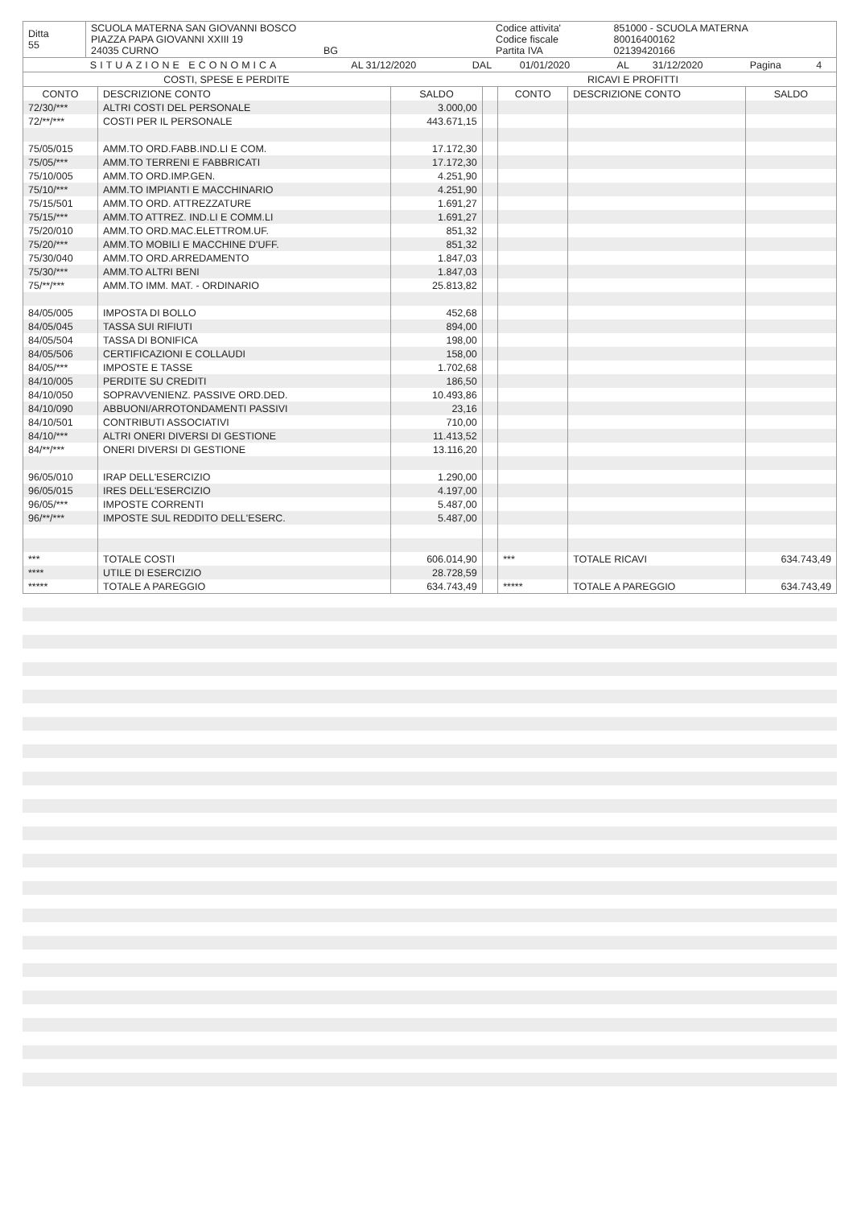| Ditta 55 | SCUOLA MATERNA SAN GIOVANNI BOSCO PIAZZA PAPA GIOVANNI XXIII 19 24035 CURNO BG | Codice attivita' Codice fiscale Partita IVA | 851000 - SCUOLA MATERNA 80016400162 02139420166 |
| SITUAZIONE ECONOMICA | AL 31/12/2020 | DAL | 01/01/2020 | AL | 31/12/2020 | Pagina | 4 |
| COSTI, SPESE E PERDITE | RICAVI E PROFITTI |
| CONTO | DESCRIZIONE CONTO | SALDO | | CONTO | DESCRIZIONE CONTO | SALDO |
| --- | --- | --- | --- | --- | --- | --- |
| 72/30/*** | ALTRI COSTI DEL PERSONALE | 3.000,00 | | | | |
| 72/**/*** | COSTI PER IL PERSONALE | 443.671,15 | | | | |
| 75/05/015 | AMM.TO ORD.FABB.IND.LI E COM. | 17.172,30 | | | | |
| 75/05/*** | AMM.TO TERRENI E FABBRICATI | 17.172,30 | | | | |
| 75/10/005 | AMM.TO ORD.IMP.GEN. | 4.251,90 | | | | |
| 75/10/*** | AMM.TO IMPIANTI E MACCHINARIO | 4.251,90 | | | | |
| 75/15/501 | AMM.TO ORD. ATTREZZATURE | 1.691,27 | | | | |
| 75/15/*** | AMM.TO ATTREZ. IND.LI E COMM.LI | 1.691,27 | | | | |
| 75/20/010 | AMM.TO ORD.MAC.ELETTROM.UF. | 851,32 | | | | |
| 75/20/*** | AMM.TO MOBILI E MACCHINE D'UFF. | 851,32 | | | | |
| 75/30/040 | AMM.TO ORD.ARREDAMENTO | 1.847,03 | | | | |
| 75/30/*** | AMM.TO ALTRI BENI | 1.847,03 | | | | |
| 75/**/*** | AMM.TO IMM. MAT. - ORDINARIO | 25.813,82 | | | | |
| 84/05/005 | IMPOSTA DI BOLLO | 452,68 | | | | |
| 84/05/045 | TASSA SUI RIFIUTI | 894,00 | | | | |
| 84/05/504 | TASSA DI BONIFICA | 198,00 | | | | |
| 84/05/506 | CERTIFICAZIONI E COLLAUDI | 158,00 | | | | |
| 84/05/*** | IMPOSTE E TASSE | 1.702,68 | | | | |
| 84/10/005 | PERDITE SU CREDITI | 186,50 | | | | |
| 84/10/050 | SOPRAVVENIENZ. PASSIVE ORD.DED. | 10.493,86 | | | | |
| 84/10/090 | ABBUONI/ARROTONDAMENTI PASSIVI | 23,16 | | | | |
| 84/10/501 | CONTRIBUTI ASSOCIATIVI | 710,00 | | | | |
| 84/10/*** | ALTRI ONERI DIVERSI DI GESTIONE | 11.413,52 | | | | |
| 84/**/*** | ONERI DIVERSI DI GESTIONE | 13.116,20 | | | | |
| 96/05/010 | IRAP DELL'ESERCIZIO | 1.290,00 | | | | |
| 96/05/015 | IRES DELL'ESERCIZIO | 4.197,00 | | | | |
| 96/05/*** | IMPOSTE CORRENTI | 5.487,00 | | | | |
| 96/**/*** | IMPOSTE SUL REDDITO DELL'ESERC. | 5.487,00 | | | | |
| *** | TOTALE COSTI | 606.014,90 | | *** | TOTALE RICAVI | 634.743,49 |
| **** | UTILE DI ESERCIZIO | 28.728,59 | | | | |
| ***** | TOTALE A PAREGGIO | 634.743,49 | | ***** | TOTALE A PAREGGIO | 634.743,49 |